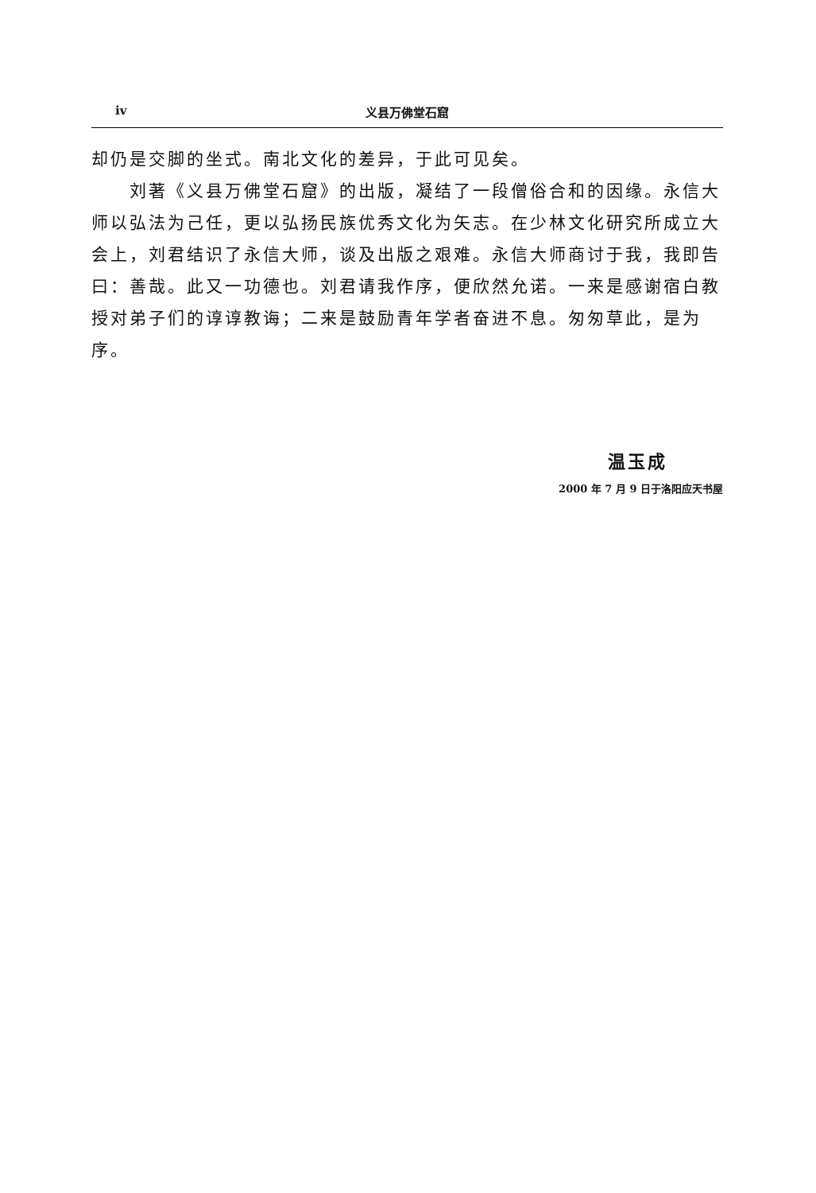iv 义县万佛堂石窟
却仍是交脚的坐式。南北文化的差异，于此可见矣。
刘著《义县万佛堂石窟》的出版，凝结了一段僧俗合和的因缘。永信大师以弘法为己任，更以弘扬民族优秀文化为矢志。在少林文化研究所成立大会上，刘君结识了永信大师，谈及出版之艰难。永信大师商讨于我，我即告曰：善哉。此又一功德也。刘君请我作序，便欣然允诺。一来是感谢宿白教授对弟子们的谆谆教诲；二来是鼓励青年学者奋进不息。匆匆草此，是为序。
温玉成
2000 年 7 月 9 日于洛阳应天书屋